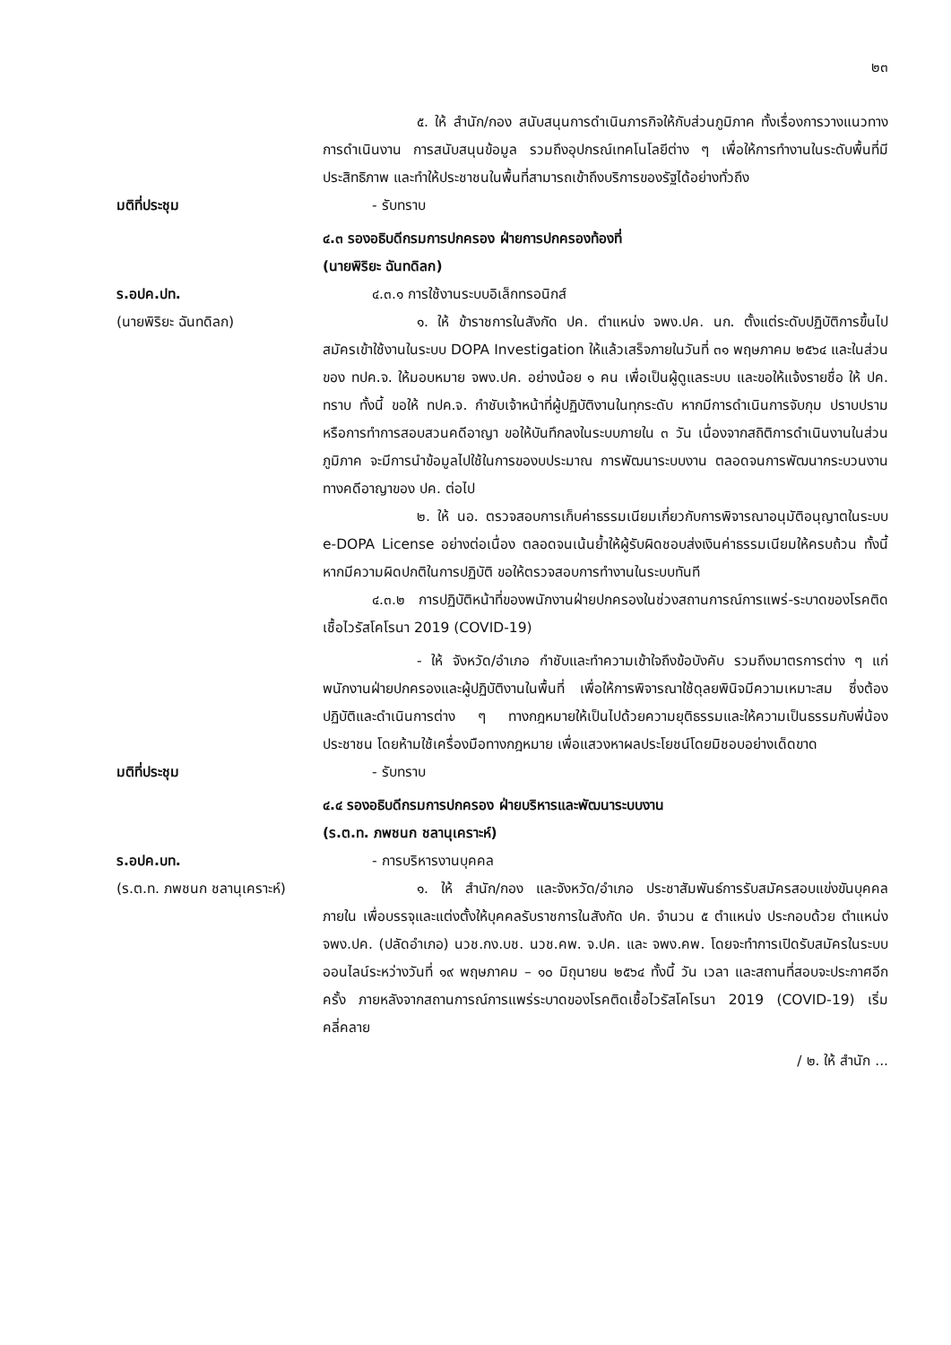๒๓
๕. ให้ สำนัก/กอง สนับสนุนการดำเนินภารกิจให้กับส่วนภูมิภาค ทั้งเรื่องการวางแนวทางการดำเนินงาน การสนับสนุนข้อมูล รวมถึงอุปกรณ์เทคโนโลยีต่าง ๆ เพื่อให้การทำงานในระดับพื้นที่มีประสิทธิภาพ และทำให้ประชาชนในพื้นที่สามารถเข้าถึงบริการของรัฐได้อย่างทั่วถึง
มติที่ประชุม - รับทราบ
๔.๓ รองอธิบดีกรมการปกครอง ฝ่ายการปกครองท้องที่
(นายพิริยะ ฉันทดิลก)
ร.อปค.ปท.
(นายพิริยะ ฉันทดิลก)
๔.๓.๑ การใช้งานระบบอิเล็กทรอนิกส์
๑. ให้ ข้าราชการในสังกัด ปค. ตำแหน่ง จพง.ปค. นก. ตั้งแต่ระดับปฏิบัติการขึ้นไป สมัครเข้าใช้งานในระบบ DOPA Investigation ให้แล้วเสร็จภายในวันที่ ๓๑ พฤษภาคม ๒๕๖๔ และในส่วนของ ทปค.จ. ให้มอบหมาย จพง.ปค. อย่างน้อย ๑ คน เพื่อเป็นผู้ดูแลระบบ และขอให้แจ้งรายชื่อ ให้ ปค. ทราบ ทั้งนี้ ขอให้ ทปค.จ. กำชับเจ้าหน้าที่ผู้ปฏิบัติงานในทุกระดับ หากมีการดำเนินการจับกุม ปราบปราม หรือการทำการสอบสวนคดีอาญา ขอให้บันทึกลงในระบบภายใน ๓ วัน เนื่องจากสถิติการดำเนินงานในส่วนภูมิภาค จะมีการนำข้อมูลไปใช้ในการของบประมาณ การพัฒนาระบบงาน ตลอดจนการพัฒนากระบวนงานทางคดีอาญาของ ปค. ต่อไป
๒. ให้ นอ. ตรวจสอบการเก็บค่าธรรมเนียมเกี่ยวกับการพิจารณาอนุมัติอนุญาตในระบบ e-DOPA License อย่างต่อเนื่อง ตลอดจนเน้นย้ำให้ผู้รับผิดชอบส่งเงินค่าธรรมเนียมให้ครบถ้วน ทั้งนี้ หากมีความผิดปกติในการปฏิบัติ ขอให้ตรวจสอบการทำงานในระบบทันที
๔.๓.๒ การปฏิบัติหน้าที่ของพนักงานฝ่ายปกครองในช่วงสถานการณ์การแพร่-ระบาดของโรคติดเชื้อไวรัสโคโรนา 2019 (COVID-19)
- ให้ จังหวัด/อำเภอ กำชับและทำความเข้าใจถึงข้อบังคับ รวมถึงมาตรการต่าง ๆ แก่พนักงานฝ่ายปกครองและผู้ปฏิบัติงานในพื้นที่ เพื่อให้การพิจารณาใช้ดุลยพินิจมีความเหมาะสม ซึ่งต้องปฏิบัติและดำเนินการต่าง ๆ ทางกฎหมายให้เป็นไปด้วยความยุติธรรมและให้ความเป็นธรรมกับพี่น้องประชาชน โดยห้ามใช้เครื่องมือทางกฎหมาย เพื่อแสวงหาผลประโยชน์โดยมิชอบอย่างเด็ดขาด
มติที่ประชุม - รับทราบ
๔.๔ รองอธิบดีกรมการปกครอง ฝ่ายบริหารและพัฒนาระบบงาน
(ร.ต.ท. ภพชนก ชลานุเคราะห์)
ร.อปค.บท.
(ร.ต.ท. ภพชนก ชลานุเคราะห์)
- การบริหารงานบุคคล
๑. ให้ สำนัก/กอง และจังหวัด/อำเภอ ประชาสัมพันธ์การรับสมัครสอบแข่งขันบุคคลภายใน เพื่อบรรจุและแต่งตั้งให้บุคคลรับราชการในสังกัด ปค. จำนวน ๕ ตำแหน่ง ประกอบด้วย ตำแหน่ง จพง.ปค. (ปลัดอำเภอ) นวช.กง.บช. นวช.คพ. จ.ปค. และ จพง.คพ. โดยจะทำการเปิดรับสมัครในระบบออนไลน์ระหว่างวันที่ ๑๙ พฤษภาคม – ๑๐ มิถุนายน ๒๕๖๔ ทั้งนี้ วัน เวลา และสถานที่สอบจะประกาศอีกครั้ง ภายหลังจากสถานการณ์การแพร่ระบาดของโรคติดเชื้อไวรัสโคโรนา 2019 (COVID-19) เริ่มคลี่คลาย
/ ๒. ให้ สำนัก ...